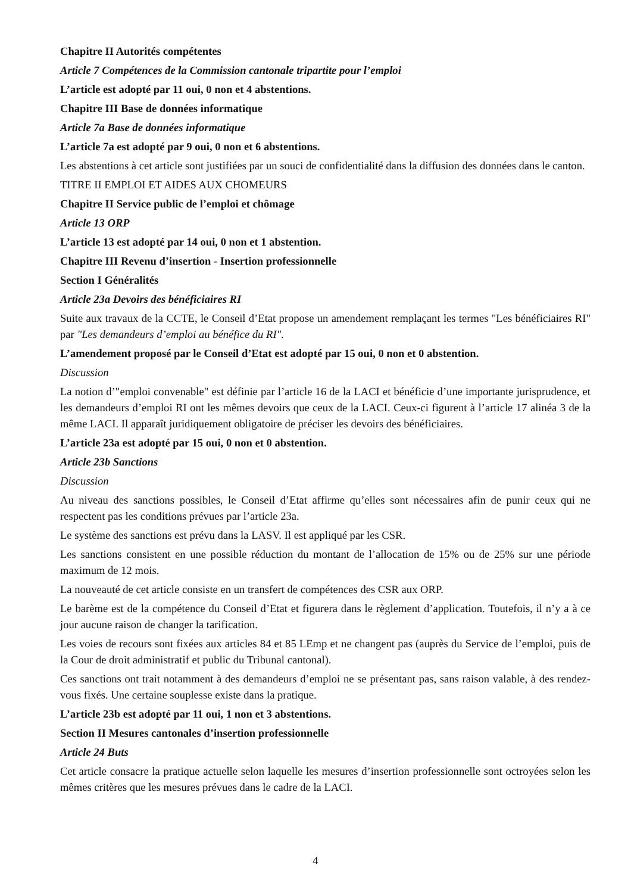Chapitre II Autorités compétentes
Article 7 Compétences de la Commission cantonale tripartite pour l’emploi
L’article est adopté par 11 oui, 0 non et 4 abstentions.
Chapitre III Base de données informatique
Article 7a Base de données informatique
L’article 7a est adopté par 9 oui, 0 non et 6 abstentions.
Les abstentions à cet article sont justifiées par un souci de confidentialité dans la diffusion des données dans le canton.
TITRE II EMPLOI ET AIDES AUX CHOMEURS
Chapitre II Service public de l’emploi et chômage
Article 13 ORP
L’article 13 est adopté par 14 oui, 0 non et 1 abstention.
Chapitre III Revenu d’insertion - Insertion professionnelle
Section I Généralités
Article 23a Devoirs des bénéficiaires RI
Suite aux travaux de la CCTE, le Conseil d’Etat propose un amendement remplaçant les termes "Les bénéficiaires RI" par "Les demandeurs d’emploi au bénéfice du RI".
L’amendement proposé par le Conseil d’Etat est adopté par 15 oui, 0 non et 0 abstention.
Discussion
La notion d’"emploi convenable" est définie par l’article 16 de la LACI et bénéficie d’une importante jurisprudence, et les demandeurs d’emploi RI ont les mêmes devoirs que ceux de la LACI. Ceux-ci figurent à l’article 17 alinéa 3 de la même LACI. Il apparaît juridiquement obligatoire de préciser les devoirs des bénéficiaires.
L’article 23a est adopté par 15 oui, 0 non et 0 abstention.
Article 23b Sanctions
Discussion
Au niveau des sanctions possibles, le Conseil d’Etat affirme qu’elles sont nécessaires afin de punir ceux qui ne respectent pas les conditions prévues par l’article 23a.
Le système des sanctions est prévu dans la LASV. Il est appliqué par les CSR.
Les sanctions consistent en une possible réduction du montant de l’allocation de 15% ou de 25% sur une période maximum de 12 mois.
La nouveauté de cet article consiste en un transfert de compétences des CSR aux ORP.
Le barème est de la compétence du Conseil d’Etat et figurera dans le règlement d’application. Toutefois, il n’y a à ce jour aucune raison de changer la tarification.
Les voies de recours sont fixées aux articles 84 et 85 LEmp et ne changent pas (auprès du Service de l’emploi, puis de la Cour de droit administratif et public du Tribunal cantonal).
Ces sanctions ont trait notamment à des demandeurs d’emploi ne se présentant pas, sans raison valable, à des rendez-vous fixés. Une certaine souplesse existe dans la pratique.
L’article 23b est adopté par 11 oui, 1 non et 3 abstentions.
Section II Mesures cantonales d’insertion professionnelle
Article 24 Buts
Cet article consacre la pratique actuelle selon laquelle les mesures d’insertion professionnelle sont octroyées selon les mêmes critères que les mesures prévues dans le cadre de la LACI.
4